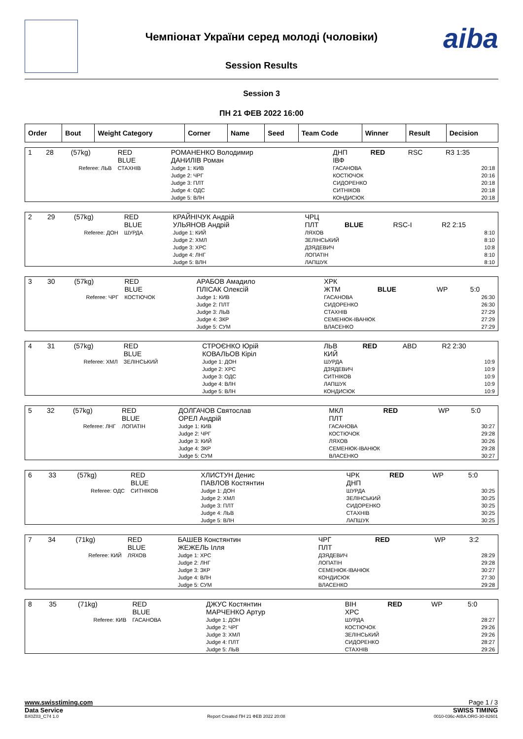aiba
Чемпіонат України серед молоді (чоловіки)
Session Results
Session 3
ПН 21 ФЕВ 2022 16:00
| Order | Bout | Weight Category | Corner | Name | Seed | Team Code | Winner | Result | Decision |
| --- | --- | --- | --- | --- | --- | --- | --- | --- | --- |
| 1 | 28 | (57kg) | RED BLUE | РОМАНЕНКО Володимир ДАНИЛІВ Роман | ДНП ІВФ | RED | RSC | R3 1:35 |
| Referee: ЛЬВ | | | СТАХНІВ | Judge 1: КИВ Judge 2: ЧРГ Judge 3: ПЛТ Judge 4: ОДС Judge 5: ВЛН | ГАСАНОВА КОСТЮЧОК СИДОРЕНКО СИТНІКОВ КОНДИСЮК | | 20:18 20:16 20:18 20:18 20:18 | |
| 2 | 29 | (57kg) | RED BLUE | КРАЙНІЧУК Андрій УЛЬЯНОВ Андрій | ЧРЦ ПЛТ | BLUE | RSC-I | R2 2:15 |
| Referee: ДОН | | | ШУРДА | Judge 1: КИЙ Judge 2: ХМЛ Judge 3: ХРС Judge 4: ЛНГ Judge 5: ВЛН | ЛЯХОВ ЗЕЛІНСЬКИЙ ДЗЯДЕВИЧ ЛОПАТІН ЛАПШУК | | 8:10 8:10 10:8 8:10 8:10 | |
| 3 | 30 | (57kg) | RED BLUE | АРАБОВ Амадило ПЛІСАК Олексій | ХРК ЖТМ | BLUE | WP | 5:0 |
| Referee: ЧРГ | | | КОСТЮЧОК | Judge 1: КИВ Judge 2: ПЛТ Judge 3: ЛЬВ Judge 4: ЗКР Judge 5: СУМ | ГАСАНОВА СИДОРЕНКО СТАХНІВ СЕМЕНЮК-ІВАНЮК ВЛАСЕНКО | | 26:30 26:30 27:29 27:29 27:29 | |
| 4 | 31 | (57kg) | RED BLUE | СТРОЄНКО Юрій КОВАЛЬОВ Кіріл | ЛЬВ КИЙ | RED | ABD | R2 2:30 |
| Referee: ХМЛ | | | ЗЕЛІНСЬКИЙ | Judge 1: ДОН Judge 2: ХРС Judge 3: ОДС Judge 4: ВЛН Judge 5: ВЛН | ШУРДА ДЗЯДЕВИЧ СИТНІКОВ ЛАПШУК КОНДИСЮК | | 10:9 10:9 10:9 10:9 10:9 | |
| 5 | 32 | (57kg) | RED BLUE | ДОЛГАЧОВ Святослав ОРЕЛ Андрій | МКЛ ПЛТ | RED | WP | 5:0 |
| Referee: ЛНГ | | | ЛОПАТІН | Judge 1: КИВ Judge 2: ЧРГ Judge 3: КИЙ Judge 4: ЗКР Judge 5: СУМ | ГАСАНОВА КОСТЮЧОК ЛЯХОВ СЕМЕНЮК-ІВАНЮК ВЛАСЕНКО | | 30:27 29:28 30:26 29:28 30:27 | |
| 6 | 33 | (57kg) | RED BLUE | ХЛИСТУН Денис ПАВЛОВ Костянтин | ЧРК ДНП | RED | WP | 5:0 |
| Referee: ОДС | | | СИТНІКОВ | Judge 1: ДОН Judge 2: ХМЛ Judge 3: ПЛТ Judge 4: ЛЬВ Judge 5: ВЛН | ШУРДА ЗЕЛІНСЬКИЙ СИДОРЕНКО СТАХНІВ ЛАПШУК | | 30:25 30:25 30:25 30:25 30:25 | |
| 7 | 34 | (71kg) | RED BLUE | БАШЕВ Констянтин ЖЕЖЕЛЬ Ілля | ЧРГ ПЛТ | RED | WP | 3:2 |
| Referee: КИЙ | | | ЛЯХОВ | Judge 1: ХРС Judge 2: ЛНГ Judge 3: ЗКР Judge 4: ВЛН Judge 5: СУМ | ДЗЯДЕВИЧ ЛОПАТІН СЕМЕНЮК-ІВАНЮК КОНДИСЮК ВЛАСЕНКО | | 28:29 29:28 30:27 27:30 29:28 | |
| 8 | 35 | (71kg) | RED BLUE | ДЖУС Костянтин МАРЧЕНКО Артур | ВІН ХРС | RED | WP | 5:0 |
| Referee: КИВ | | | ГАСАНОВА | Judge 1: ДОН Judge 2: ЧРГ Judge 3: ХМЛ Judge 4: ПЛТ Judge 5: ЛЬВ | ШУРДА КОСТЮЧОК ЗЕЛІНСЬКИЙ СИДОРЕНКО СТАХНІВ | | 28:27 29:26 29:26 28:27 29:26 | |
www.swisstiming.com Page 1 / 3
Data Service SWISS TIMING
BX0Z03_C74 1.0 Report Created ПН 21 ФЕВ 2022 20:08 0010-036c-AIBA.ORG-30-82601